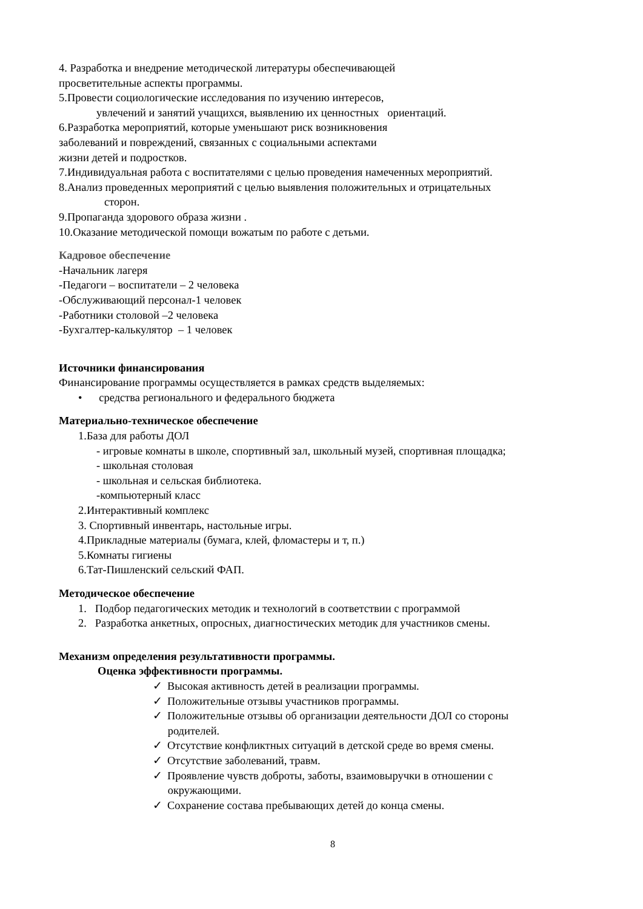4. Разработка и внедрение методической литературы обеспечивающей
просветительные аспекты программы.
5.Провести социологические исследования по изучению интересов,
увлечений и занятий учащихся, выявлению их ценностных ориентаций.
6.Разработка мероприятий, которые уменьшают риск возникновения
заболеваний и повреждений, связанных с социальными аспектами
жизни детей и подростков.
7.Индивидуальная работа с воспитателями с целью проведения намеченных мероприятий.
8.Анализ проведенных мероприятий с целью выявления положительных и отрицательных
сторон.
9.Пропаганда здорового образа жизни .
10.Оказание методической помощи вожатым по работе с детьми.
Кадровое обеспечение
-Начальник лагеря
-Педагоги – воспитатели – 2 человека
-Обслуживающий персонал-1 человек
-Работники столовой –2 человека
-Бухгалтер-калькулятор – 1 человек
Источники финансирования
Финансирование программы осуществляется в рамках средств выделяемых:
• средства регионального и федерального бюджета
Материально-техническое обеспечение
1.База для работы ДОЛ
- игровые комнаты в школе, спортивный зал, школьный музей, спортивная площадка;
- школьная столовая
- школьная и сельская библиотека.
-компьютерный класс
2.Интерактивный комплекс
3. Спортивный инвентарь, настольные игры.
4.Прикладные материалы (бумага, клей, фломастеры и т, п.)
5.Комнаты гигиены
6.Тат-Пишленский сельский ФАП.
Методическое обеспечение
1. Подбор педагогических методик и технологий в соответствии с программой
2. Разработка анкетных, опросных, диагностических методик для участников смены.
Механизм определения результативности программы.
Оценка эффективности программы.
✓ Высокая активность детей в реализации программы.
✓ Положительные отзывы участников программы.
✓ Положительные отзывы об организации деятельности ДОЛ со стороны
родителей.
✓ Отсутствие конфликтных ситуаций в детской среде во время смены.
✓ Отсутствие заболеваний, травм.
✓ Проявление чувств доброты, заботы, взаимовыручки в отношении с
окружающими.
✓ Сохранение состава пребывающих детей до конца смены.
8